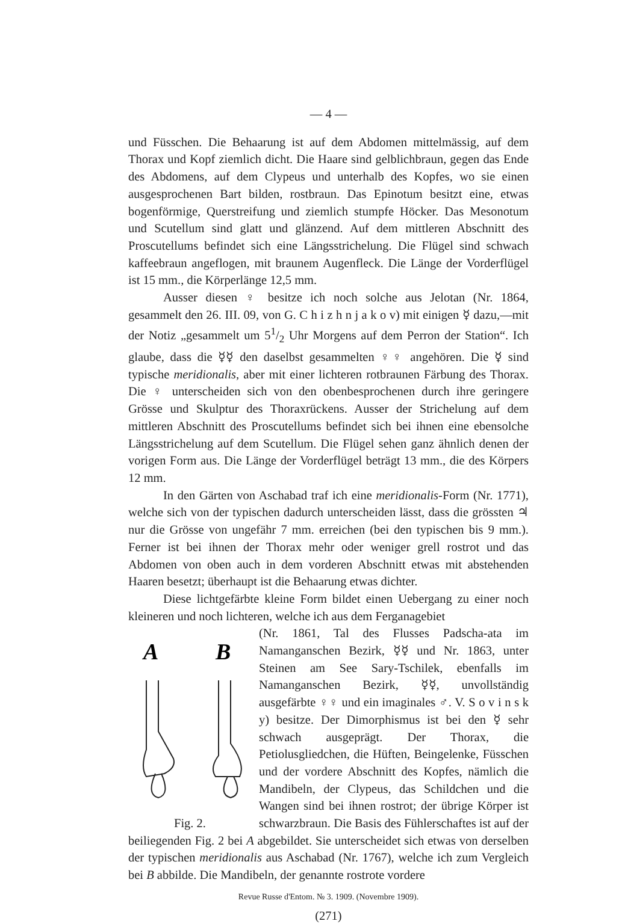— 4 —
und Füsschen. Die Behaarung ist auf dem Abdomen mittelmässig, auf dem Thorax und Kopf ziemlich dicht. Die Haare sind gelblichbraun, gegen das Ende des Abdomens, auf dem Clypeus und unterhalb des Kopfes, wo sie einen ausgesprochenen Bart bilden, rostbraun. Das Epinotum besitzt eine, etwas bogenförmige, Querstreifung und ziemlich stumpfe Höcker. Das Mesonotum und Scutellum sind glatt und glänzend. Auf dem mittleren Abschnitt des Proscutellums befindet sich eine Längsstrichelung. Die Flügel sind schwach kaffeebraun angeflogen, mit braunem Augenfleck. Die Länge der Vorderflügel ist 15 mm., die Körperlänge 12,5 mm.
Ausser diesen ♀ besitze ich noch solche aus Jelotan (Nr. 1864, gesammelt den 26. III. 09, von G. C h i z h n j a k o v) mit einigen ☿ dazu,—mit der Notiz „gesammelt um 51/2 Uhr Morgens auf dem Perron der Station“. Ich glaube, dass die ☿☿ den daselbst gesammelten ♀♀ angehören. Die ☿ sind typische meridionalis, aber mit einer lichteren rotbraunen Färbung des Thorax. Die ♀ unterscheiden sich von den obenbesprochenen durch ihre geringere Grösse und Skulptur des Thoraxrückens. Ausser der Strichelung auf dem mittleren Abschnitt des Proscutellums befindet sich bei ihnen eine ebensolche Längsstrichelung auf dem Scutellum. Die Flügel sehen ganz ähnlich denen der vorigen Form aus. Die Länge der Vorderflügel beträgt 13 mm., die des Körpers 12 mm.
In den Gärten von Aschabad traf ich eine meridionalis-Form (Nr. 1771), welche sich von der typischen dadurch unterscheiden lässt, dass die grössten ♃ nur die Grösse von ungefähr 7 mm. erreichen (bei den typischen bis 9 mm.). Ferner ist bei ihnen der Thorax mehr oder weniger grell rostrot und das Abdomen von oben auch in dem vorderen Abschnitt etwas mit abstehenden Haaren besetzt; überhaupt ist die Behaarung etwas dichter.
Diese lichtgefärbte kleine Form bildet einen Uebergang zu einer noch kleineren und noch lichteren, welche ich aus dem Ferganagebiet
A
B
Fig. 2.
(Nr. 1861, Tal des Flusses Padscha-ata im Namanganschen Bezirk, ☿☿ und Nr. 1863, unter Steinen am See Sary-Tschilek, ebenfalls im Namanganschen Bezirk, ☿☿, unvollständig ausgefärbte ♀♀ und ein imaginales ♂. V. S o v i n s k y) besitze. Der Dimorphismus ist bei den ☿ sehr schwach ausgeprägt. Der Thorax, die Petiolusgliedchen, die Hüften, Beingelenke, Füsschen und der vordere Abschnitt des Kopfes, nämlich die Mandibeln, der Clypeus, das Schildchen und die Wangen sind bei ihnen rostrot; der übrige Körper ist schwarzbraun. Die Basis des Fühlerschaftes ist auf der beiliegenden Fig. 2 bei A abgebildet. Sie unterscheidet sich etwas von derselben der typischen meridionalis aus Aschabad (Nr. 1767), welche ich zum Vergleich bei B abbilde. Die Mandibeln, der genannte rostrote vordere
Revue Russe d'Entom. № 3. 1909. (Novembre 1909).
(271)